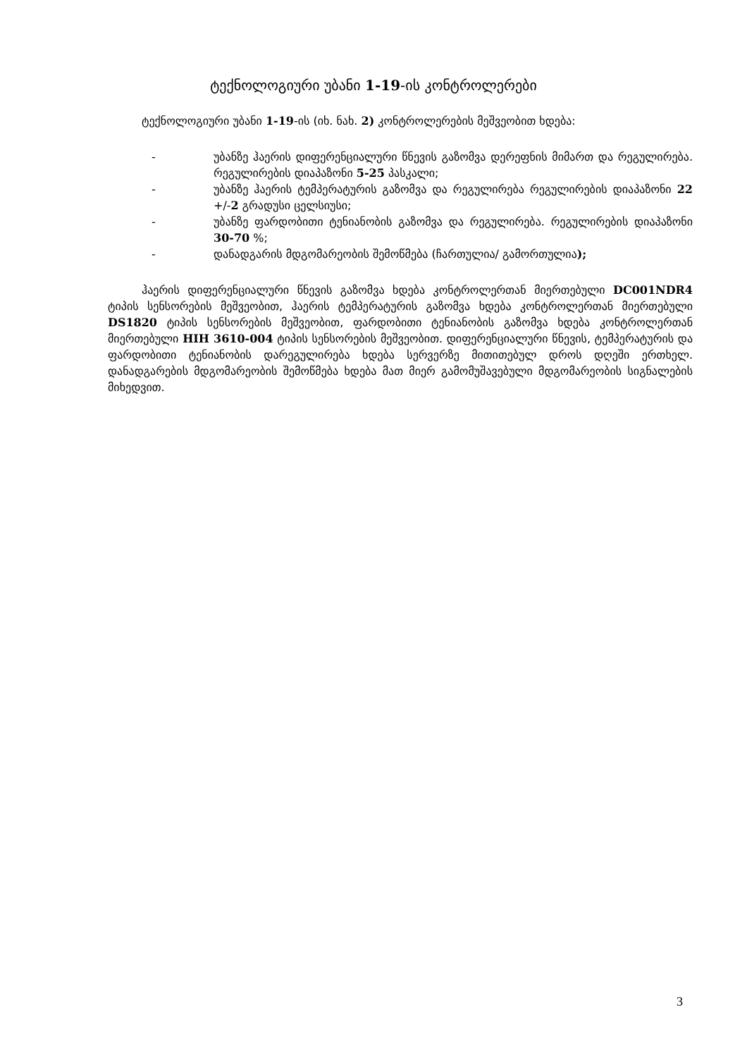ტექნოლოგიური უბანი 1-19-ის კონტროლერები
ტექნოლოგიური უბანი 1-19-ის (იხ. ნახ. 2) კონტროლერების მეშვეობით ხდება:
- უბანზე ჰაერის დიფერენციალური წნევის გაზომვა დერეფნის მიმართ და რეგულირება. რეგულირების დიაპაზონი 5-25 პასკალი;
- უბანზე ჰაერის ტემპერატურის გაზომვა და რეგულირება რეგულირების დიაპაზონი 22 +/-2 გრადუსი ცელსიუსი;
- უბანზე ფარდობითი ტენიანობის გაზომვა და რეგულირება. რეგულირების დიაპაზონი 30-70 %;
- დანადგარის მდგომარეობის შემოწმება (ჩართულია/ გამორთულია);
ჰაერის დიფერენციალური წნევის გაზომვა ხდება კონტროლერთან მიერთებული DC001NDR4 ტიპის სენსორების მეშვეობით, ჰაერის ტემპერატურის გაზომვა ხდება კონტროლერთან მიერთებული DS1820 ტიპის სენსორების მეშვეობით, ფარდობითი ტენიანობის გაზომვა ხდება კონტროლერთან მიერთებული HIH 3610-004 ტიპის სენსორების მეშვეობით. დიფერენციალური წნევის, ტემპერატურის და ფარდობითი ტენიანობის დარეგულირება ხდება სერვერზე მითითებულ დროს დღეში ერთხელ. დანადგარების მდგომარეობის შემოწმება ხდება მათ მიერ გამომუშავებული მდგომარეობის სიგნალების მიხედვით.
3